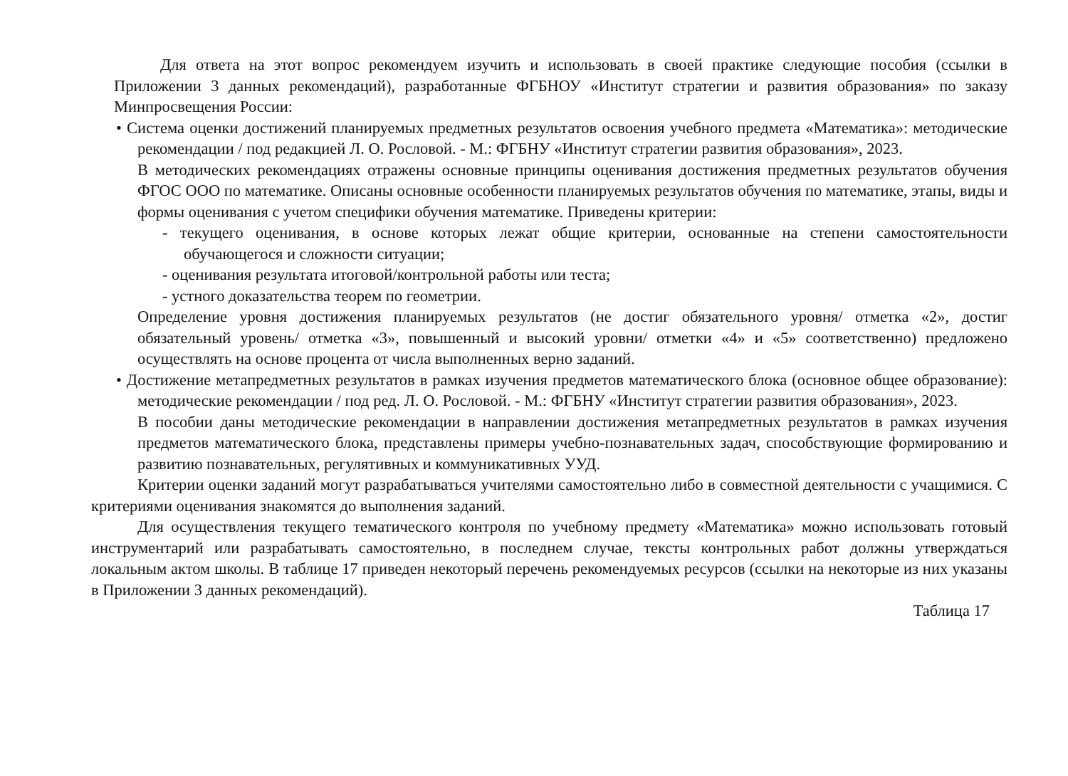Для ответа на этот вопрос рекомендуем изучить и использовать в своей практике следующие пособия (ссылки в Приложении 3 данных рекомендаций), разработанные ФГБНОУ «Институт стратегии и развития образования» по заказу Минпросвещения России:
• Система оценки достижений планируемых предметных результатов освоения учебного предмета «Математика»: методические рекомендации / под редакцией Л. О. Рословой. - М.: ФГБНУ «Институт стратегии развития образования», 2023.
В методических рекомендациях отражены основные принципы оценивания достижения предметных результатов обучения ФГОС ООО по математике. Описаны основные особенности планируемых результатов обучения по математике, этапы, виды и формы оценивания с учетом специфики обучения математике. Приведены критерии:
- текущего оценивания, в основе которых лежат общие критерии, основанные на степени самостоятельности обучающегося и сложности ситуации;
- оценивания результата итоговой/контрольной работы или теста;
- устного доказательства теорем по геометрии.
Определение уровня достижения планируемых результатов (не достиг обязательного уровня/ отметка «2», достиг обязательный уровень/ отметка «3», повышенный и высокий уровни/ отметки «4» и «5» соответственно) предложено осуществлять на основе процента от числа выполненных верно заданий.
• Достижение метапредметных результатов в рамках изучения предметов математического блока (основное общее образование): методические рекомендации / под ред. Л. О. Рословой. - М.: ФГБНУ «Институт стратегии развития образования», 2023.
В пособии даны методические рекомендации в направлении достижения метапредметных результатов в рамках изучения предметов математического блока, представлены примеры учебно-познавательных задач, способствующие формированию и развитию познавательных, регулятивных и коммуникативных УУД.
Критерии оценки заданий могут разрабатываться учителями самостоятельно либо в совместной деятельности с учащимися. С критериями оценивания знакомятся до выполнения заданий.
Для осуществления текущего тематического контроля по учебному предмету «Математика» можно использовать готовый инструментарий или разрабатывать самостоятельно, в последнем случае, тексты контрольных работ должны утверждаться локальным актом школы. В таблице 17 приведен некоторый перечень рекомендуемых ресурсов (ссылки на некоторые из них указаны в Приложении 3 данных рекомендаций).
Таблица 17